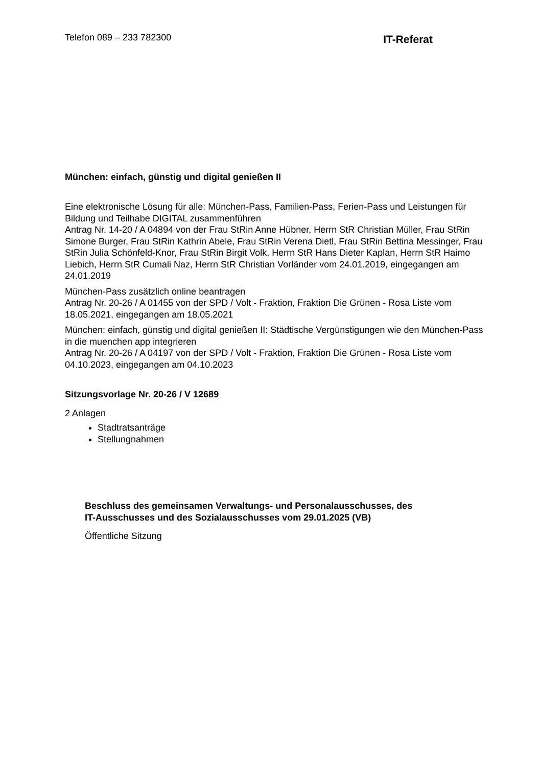Telefon 089 – 233 782300
IT-Referat
München: einfach, günstig und digital genießen II
Eine elektronische Lösung für alle: München-Pass, Familien-Pass, Ferien-Pass und Leistungen für Bildung und Teilhabe DIGITAL zusammenführen
Antrag Nr. 14-20 / A 04894 von der Frau StRin Anne Hübner, Herrn StR Christian Müller, Frau StRin Simone Burger, Frau StRin Kathrin Abele, Frau StRin Verena Dietl, Frau StRin Bettina Messinger, Frau StRin Julia Schönfeld-Knor, Frau StRin Birgit Volk, Herrn StR Hans Dieter Kaplan, Herrn StR Haimo Liebich, Herrn StR Cumali Naz, Herrn StR Christian Vorländer vom 24.01.2019, eingegangen am 24.01.2019
München-Pass zusätzlich online beantragen
Antrag Nr. 20-26 / A 01455 von der SPD / Volt - Fraktion, Fraktion Die Grünen - Rosa Liste vom 18.05.2021, eingegangen am 18.05.2021
München: einfach, günstig und digital genießen II: Städtische Vergünstigungen wie den München-Pass in die muenchen app integrieren
Antrag Nr. 20-26 / A 04197 von der SPD / Volt - Fraktion, Fraktion Die Grünen - Rosa Liste vom 04.10.2023, eingegangen am 04.10.2023
Sitzungsvorlage Nr. 20-26 / V 12689
2 Anlagen
Stadtratsanträge
Stellungnahmen
Beschluss des gemeinsamen Verwaltungs- und Personalausschusses, des
IT-Ausschusses und des Sozialausschusses vom 29.01.2025 (VB)
Öffentliche Sitzung